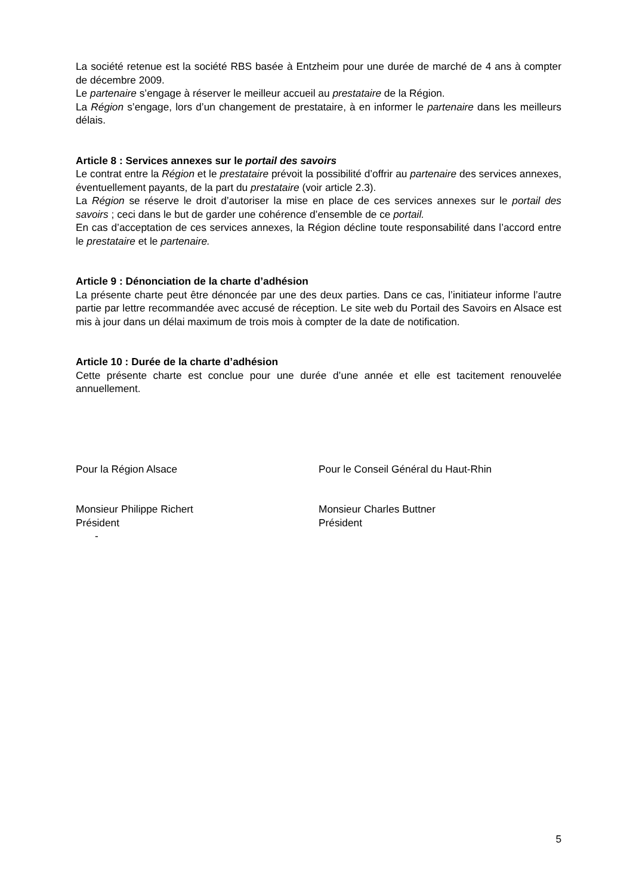La société retenue est la société RBS basée à Entzheim pour une durée de marché de 4 ans à compter de décembre 2009.
Le partenaire s’engage à réserver le meilleur accueil au prestataire de la Région.
La Région s’engage, lors d’un changement de prestataire, à en informer le partenaire dans les meilleurs délais.
Article 8 : Services annexes sur le portail des savoirs
Le contrat entre la Région et le prestataire prévoit la possibilité d’offrir au partenaire des services annexes, éventuellement payants, de la part du prestataire (voir article 2.3).
La Région se réserve le droit d’autoriser la mise en place de ces services annexes sur le portail des savoirs ; ceci dans le but de garder une cohérence d’ensemble de ce portail.
En cas d’acceptation de ces services annexes, la Région décline toute responsabilité dans l’accord entre le prestataire et le partenaire.
Article 9 : Dénonciation de la charte d’adhésion
La présente charte peut être dénoncée par une des deux parties. Dans ce cas, l’initiateur informe l’autre partie par lettre recommandée avec accusé de réception. Le site web du Portail des Savoirs en Alsace est mis à jour dans un délai maximum de trois mois à compter de la date de notification.
Article 10 : Durée de la charte d’adhésion
Cette présente charte est conclue pour une durée d’une année et elle est tacitement renouvelée annuellement.
Pour la Région Alsace Pour le Conseil Général du Haut-Rhin
Monsieur Philippe Richert
Président
Monsieur Charles Buttner
Président
-
5